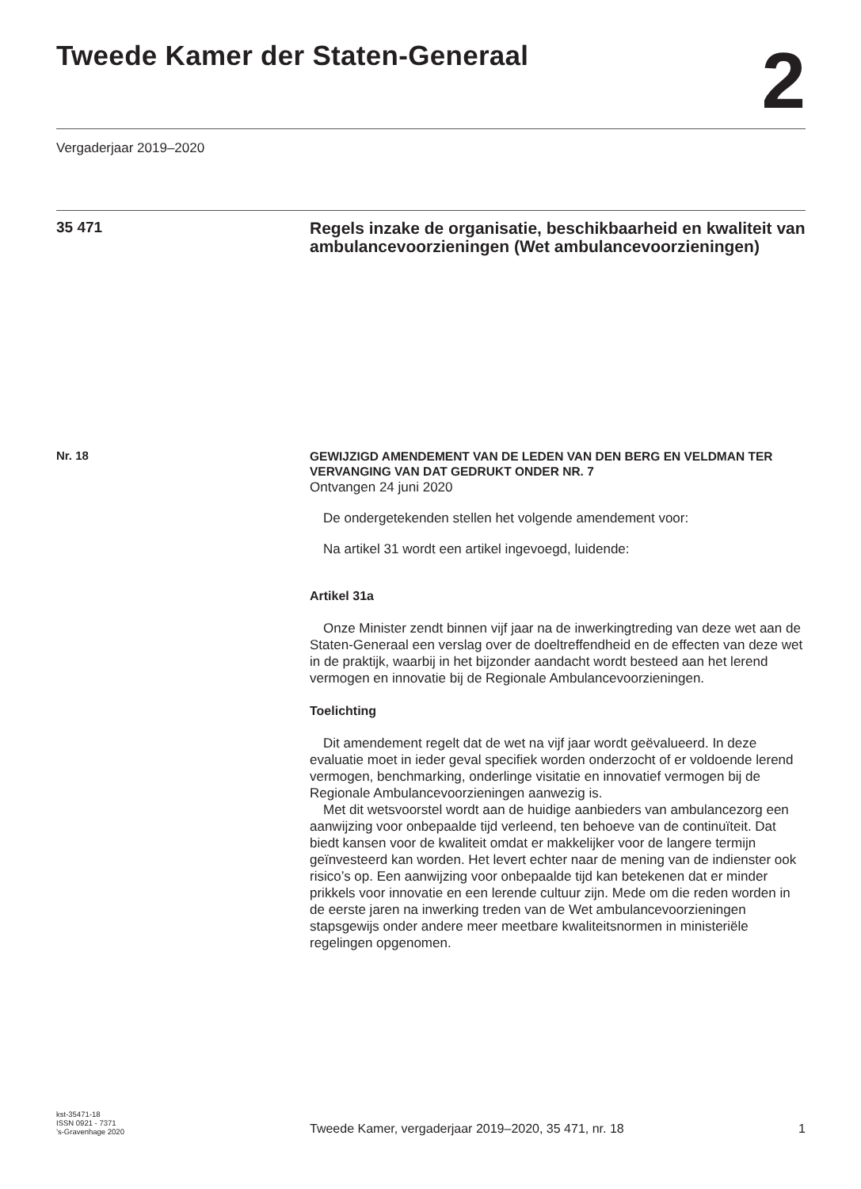Tweede Kamer der Staten-Generaal
2
Vergaderjaar 2019–2020
35 471
Regels inzake de organisatie, beschikbaarheid en kwaliteit van ambulancevoorzieningen (Wet ambulancevoorzieningen)
Nr. 18
GEWIJZIGD AMENDEMENT VAN DE LEDEN VAN DEN BERG EN VELDMAN TER VERVANGING VAN DAT GEDRUKT ONDER NR. 7
Ontvangen 24 juni 2020
De ondergetekenden stellen het volgende amendement voor:
Na artikel 31 wordt een artikel ingevoegd, luidende:
Artikel 31a
Onze Minister zendt binnen vijf jaar na de inwerkingtreding van deze wet aan de Staten-Generaal een verslag over de doeltreffendheid en de effecten van deze wet in de praktijk, waarbij in het bijzonder aandacht wordt besteed aan het lerend vermogen en innovatie bij de Regionale Ambulancevoorzieningen.
Toelichting
Dit amendement regelt dat de wet na vijf jaar wordt geëvalueerd. In deze evaluatie moet in ieder geval specifiek worden onderzocht of er voldoende lerend vermogen, benchmarking, onderlinge visitatie en innovatief vermogen bij de Regionale Ambulancevoorzieningen aanwezig is.
Met dit wetsvoorstel wordt aan de huidige aanbieders van ambulancezorg een aanwijzing voor onbepaalde tijd verleend, ten behoeve van de continuïteit. Dat biedt kansen voor de kwaliteit omdat er makkelijker voor de langere termijn geïnvesteerd kan worden. Het levert echter naar de mening van de indienster ook risico’s op. Een aanwijzing voor onbepaalde tijd kan betekenen dat er minder prikkels voor innovatie en een lerende cultuur zijn. Mede om die reden worden in de eerste jaren na inwerking treden van de Wet ambulancevoorzieningen stapsgewijs onder andere meer meetbare kwaliteitsnormen in ministeriële regelingen opgenomen.
kst-35471-18
ISSN 0921 - 7371
’s-Gravenhage 2020
Tweede Kamer, vergaderjaar 2019–2020, 35 471, nr. 18
1